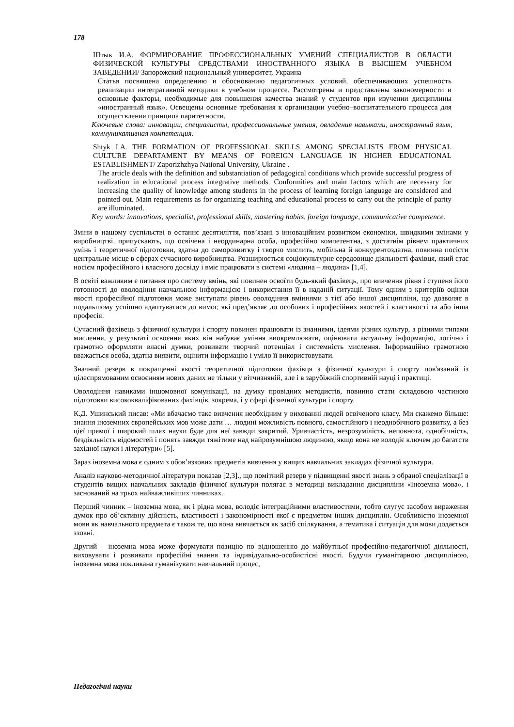178
Штык И.А. ФОРМИРОВАНИЕ ПРОФЕССИОНАЛЬНЫХ УМЕНИЙ СПЕЦИАЛИСТОВ В ОБЛАСТИ ФИЗИЧЕСКОЙ КУЛЬТУРЫ СРЕДСТВАМИ ИНОСТРАННОГО ЯЗЫКА В ВЫСШЕМ УЧЕБНОМ ЗАВЕДЕНИИ/ Запорожский национальный университет, Украина
Статья посвящена определению и обоснованию педагогичных условий, обеспечивающих успешность реализации интегративной методики в учебном процессе. Рассмотрены и представлены закономерности и основные факторы, необходимые для повышения качества знаний у студентов при изучении дисциплины «иностранный язык». Освещены основные требования к организации учебно–воспитательного процесса для осуществления принципа паритетности.
Ключевые слова: инновации, специалисты, профессиональные умения, овладения навыками, иностранный язык, коммуникативная компетенция.
Shtyk I.A. THE FORMATION OF PROFESSIONAL SKILLS AMONG SPECIALISTS FROM PHYSICAL CULTURE DEPARTAMENT BY MEANS OF FOREIGN LANGUAGE IN HIGHER EDUCATIONAL ESTABLISHMENT/ Zaporizhzhya National University, Ukraine .
The article deals with the definition and substantiation of pedagogical conditions which provide successful progress of realization in educational process integrative methods. Conformities and main factors which are necessary for increasing the quality of knowledge among students in the process of learning foreign language are considered and pointed out. Main requirements as for organizing teaching and educational process to carry out the principle of parity are illuminated.
Key words: innovations, specialist, professional skills, mastering habits, foreign language, communicative competence.
Зміни в нашому суспільстві в останнє десятиліття, пов’язані з інноваційним розвитком економіки, швидкими змінами у виробництві, припускають, що освічена і неординарна особа, професійно компетентна, з достатнім рівнем практичних умінь і теоретичної підготовки, здатна до саморозвитку і творчо мислить, мобільна й конкурентоздатна, повинна посісти центральне місце в сферах сучасного виробництва. Розширюється соціокультурне середовище діяльності фахівця, який стає носієм професійного і власного досвіду і вміє працювати в системі «людина – людина» [1,4].
В освіті важливим є питання про систему вмінь, які повинен освоїти будь-який фахівець, про вивчення рівня і ступеня його готовності до оволодіння навчальною інформацією і використання її в наданій ситуації. Тому одним з критеріїв оцінки якості професійної підготовки може виступати рівень оволодіння вміннями з тієї або іншої дисципліни, що дозволяє в подальшому успішно адаптуватися до вимог, які пред’являє до особових і професійних якостей і властивості та або інша професія.
Сучасний фахівець з фізичної культури і спорту повинен працювати із знаннями, ідеями різних культур, з різними типами мислення, у результаті освоєння яких він набуває уміння виокремлювати, оцінювати актуальну інформацію, логічно і грамотно оформляти власні думки, розвивати творчий потенціал і системність мислення. Інформаційно грамотною вважається особа, здатна виявити, оцінити інформацію і уміло її використовувати.
Значний резерв в покращенні якості теоретичної підготовки фахівця з фізичної культури і спорту пов'язаний із цілеспрямованим освоєнням нових даних не тільки у вітчизняній, але і в зарубіжній спортивній науці і практиці.
Оволодіння навиками іншомовної комунікації, на думку провідних методистів, повинно стати складовою частиною підготовки висококваліфікованих фахівців, зокрема, і у сфері фізичної культури і спорту.
К.Д. Ушинський писав: «Ми вбачаємо таке вивчення необхідним у вихованні людей освіченого класу. Ми скажемо більше: знання іноземних європейських мов може дати … людині можливість повного, самостійного і неоднобічного розвитку, а без цієї прямої і широкий шлях науки буде для неї завжди закритий. Уривчастість, незрозумілість, неповнота, однобічність, бездіяльність відомостей і понять завжди тяжітиме над найрозумнішою людиною, якщо вона не володіє ключем до багатств західної науки і літератури» [5].
Зараз іноземна мова є одним з обов’язкових предметів вивчення у вищих навчальних закладах фізичної культури.
Аналіз науково-методичної літератури показав [2,3]., що помітний резерв у підвищенні якості знань з обраної спеціалізації в студентів вищих навчальних закладів фізичної культури полягає в методиці викладання дисципліни «Іноземна мова», і заснований на трьох найважливіших чинниках.
Перший чинник – іноземна мова, як і рідна мова, володіє інтеграційними властивостями, тобто слугує засобом вираження думок про об’єктивну дійсність, властивості і закономірності якої є предметом інших дисциплін. Особливістю іноземної мови як навчального предмета є також те, що вона вивчається як засіб спілкування, а тематика і ситуація для мови додається ззовні.
Другий – іноземна мова може формувати позицію по відношенню до майбутньої професійно-педагогічної діяльності, виховувати і розвивати професійні знання та індивідуально-особистісні якості. Будучи гуманітарною дисципліною, іноземна мова покликана гуманізувати навчальний процес,
Педагогічні науки